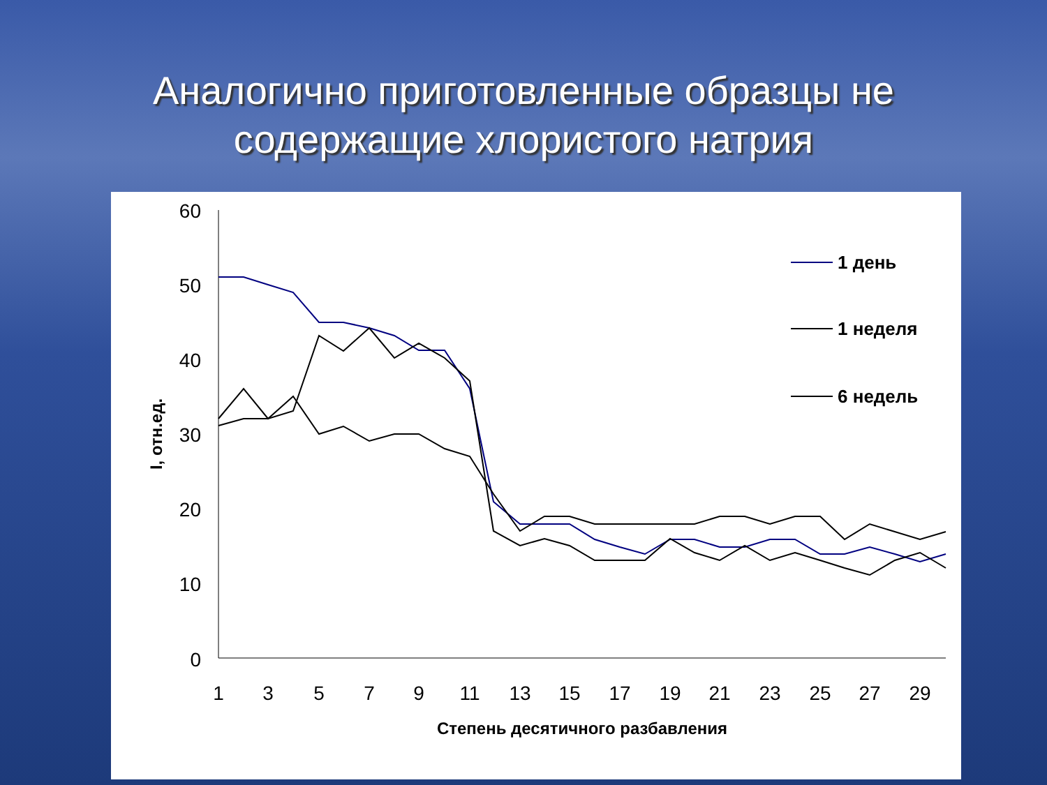Аналогично приготовленные образцы не
содержащие хлористого натрия
60
50
40
30
20
10
0
1
3
5
7
9
11
13
15
17
19
21
23
25
27
29
Степень десятичного разбавления
I, отн.ед.
1 день
1 неделя
6 недель